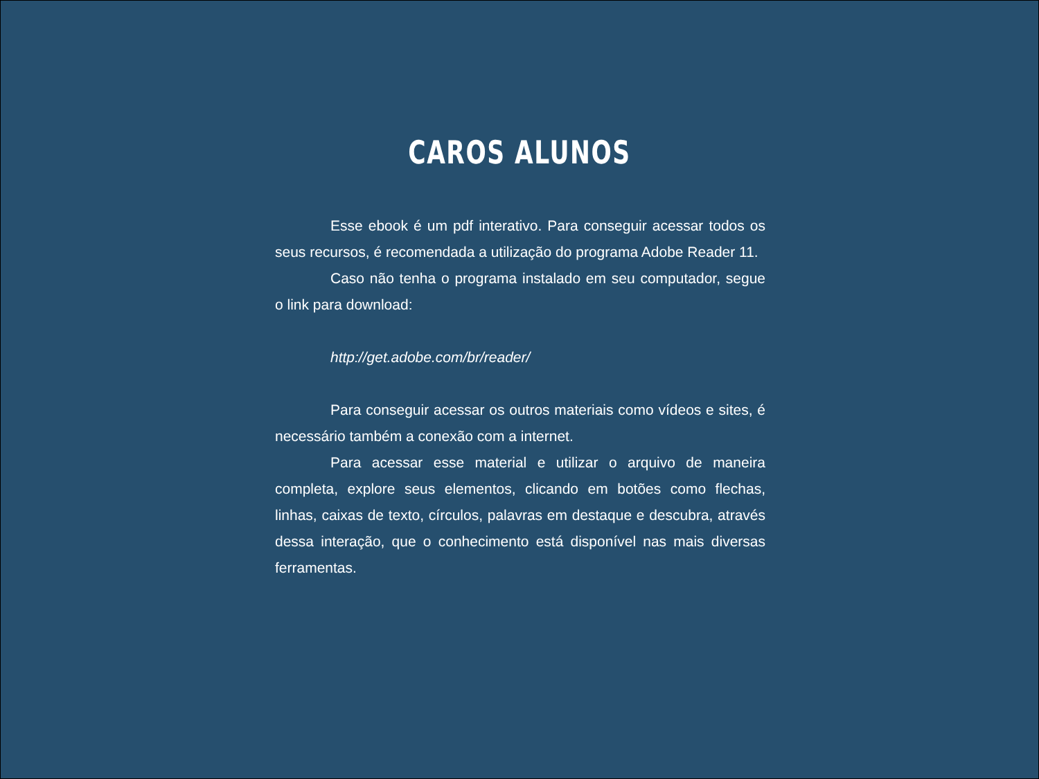CAROS ALUNOS
Esse ebook é um pdf interativo. Para conseguir acessar todos os seus recursos, é recomendada a utilização do programa Adobe Reader 11.
Caso não tenha o programa instalado em seu computador, segue o link para download:
http://get.adobe.com/br/reader/
Para conseguir acessar os outros materiais como vídeos e sites, é necessário também a conexão com a internet.
Para acessar esse material e utilizar o arquivo de maneira completa, explore seus elementos, clicando em botões como flechas, linhas, caixas de texto, círculos, palavras em destaque e descubra, através dessa interação, que o conhecimento está disponível nas mais diversas ferramentas.